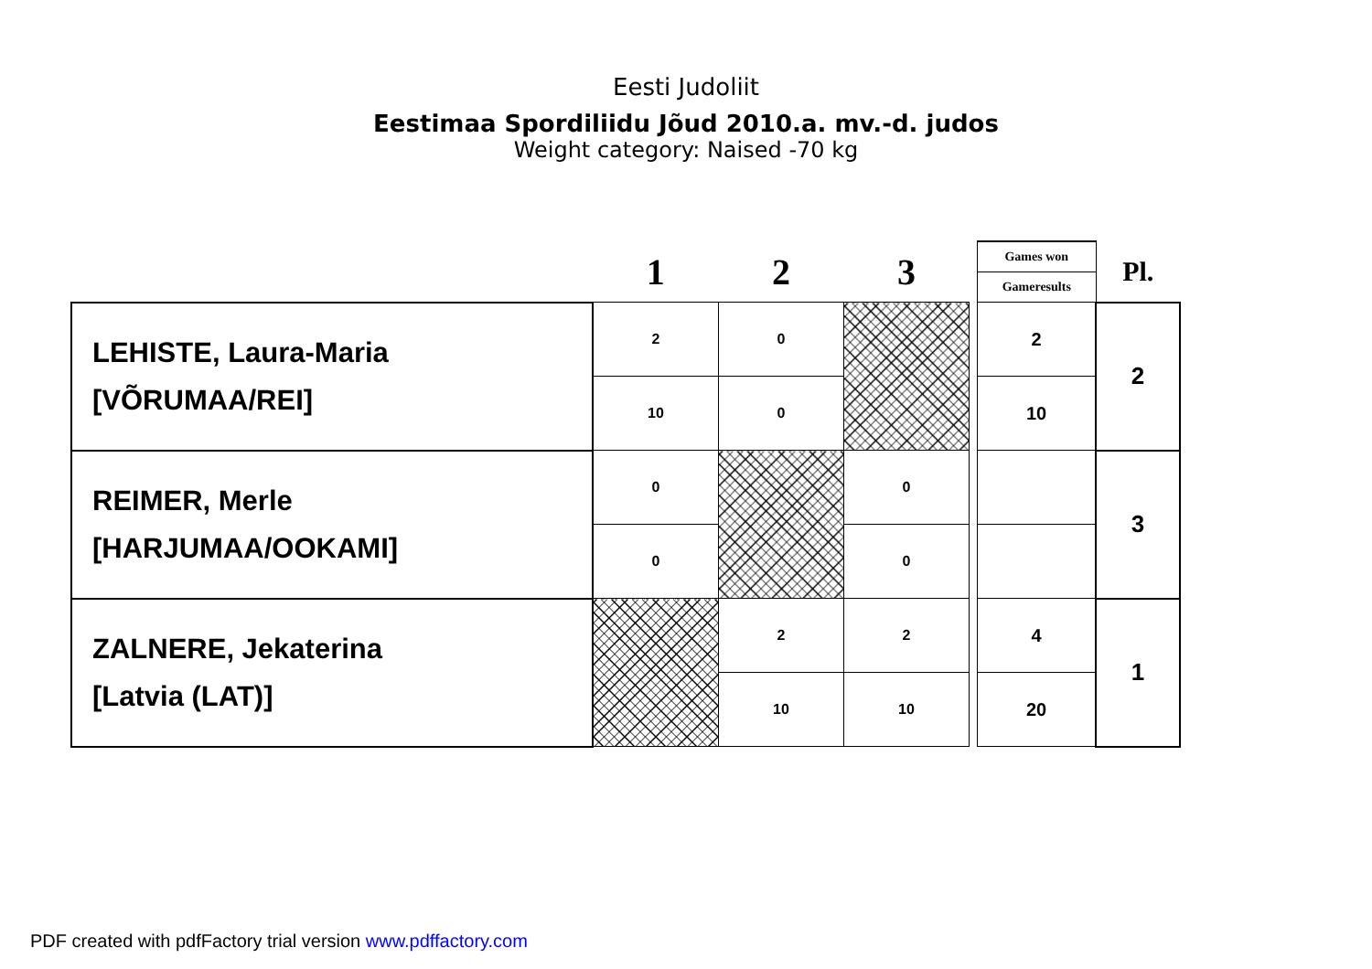Eesti Judoliit
Eestimaa Spordiliidu Jõud 2010.a. mv.-d. judos
Weight category: Naised -70 kg
| | 1 | 2 | 3 | | Games won | Pl. |
| | | | | | Gameresults | |
| LEHISTE, Laura-Maria [VÕRUMAA/REI] | 2 | 0 | | | 2 | 2 |
| | 10 | 0 | | | 10 | |
| REIMER, Merle [HARJUMAA/OOKAMI] | 0 | | 0 | | | 3 |
| | 0 | | 0 | | | |
| ZALNERE, Jekaterina [Latvia (LAT)] | | 2 | 2 | | 4 | 1 |
| | | 10 | 10 | | 20 | |
PDF created with pdfFactory trial version www.pdffactory.com